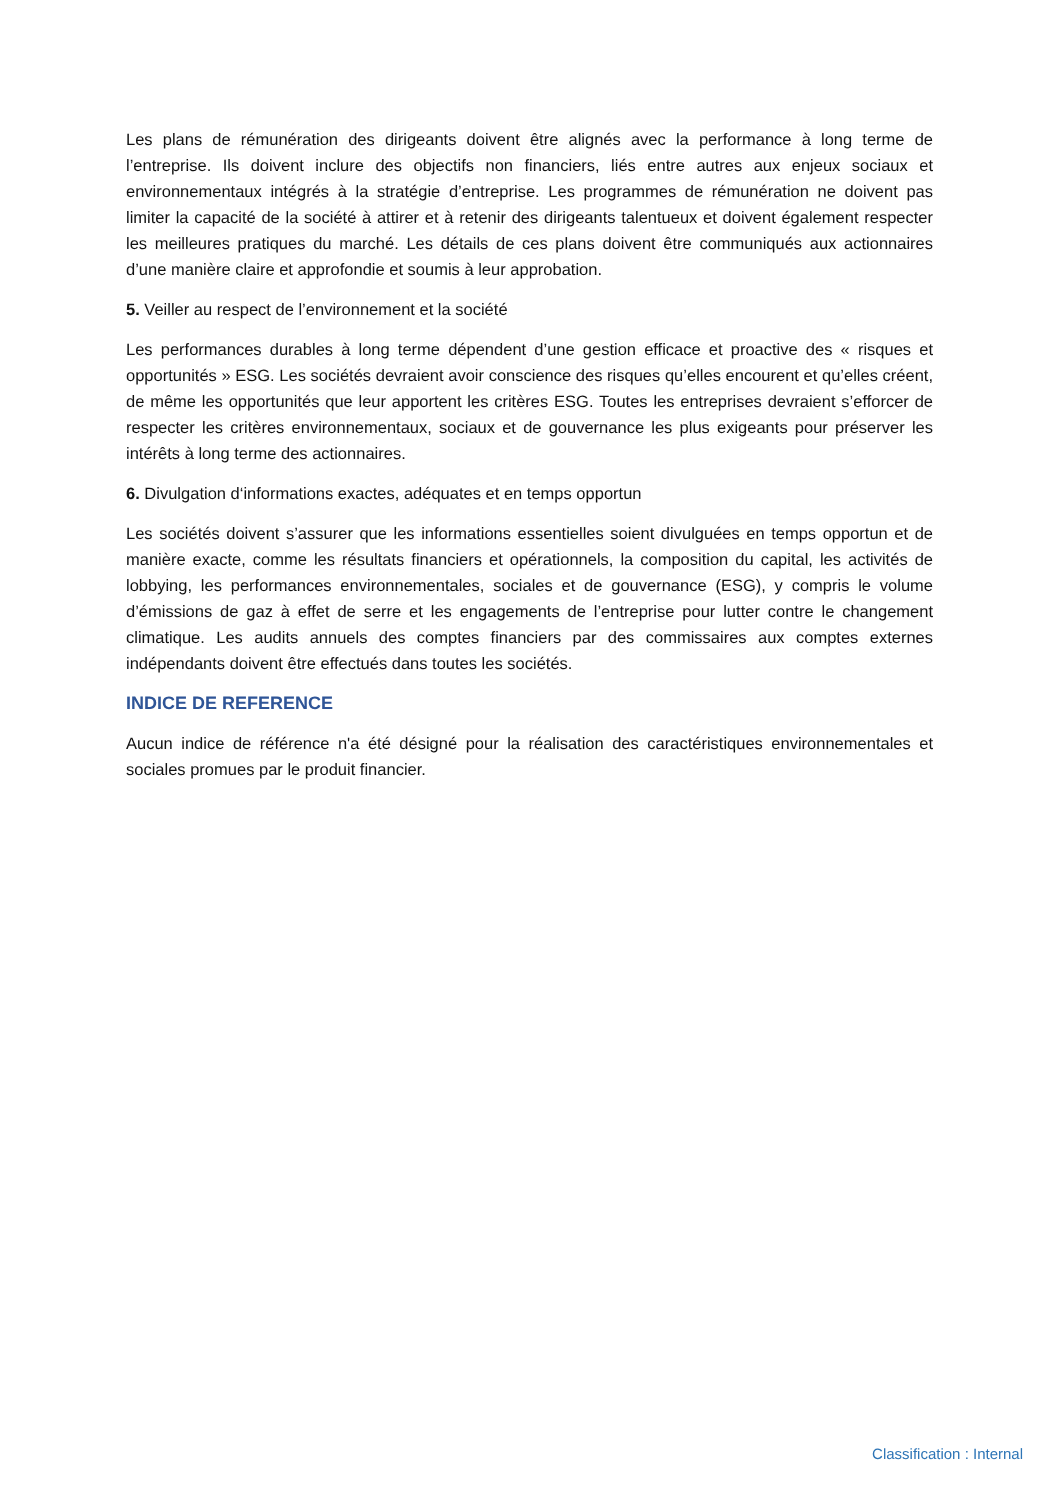Les plans de rémunération des dirigeants doivent être alignés avec la performance à long terme de l’entreprise. Ils doivent inclure des objectifs non financiers, liés entre autres aux enjeux sociaux et environnementaux intégrés à la stratégie d’entreprise. Les programmes de rémunération ne doivent pas limiter la capacité de la société à attirer et à retenir des dirigeants talentueux et doivent également respecter les meilleures pratiques du marché. Les détails de ces plans doivent être communiqués aux actionnaires d’une manière claire et approfondie et soumis à leur approbation.
5. Veiller au respect de l’environnement et la société
Les performances durables à long terme dépendent d’une gestion efficace et proactive des « risques et opportunités » ESG. Les sociétés devraient avoir conscience des risques qu’elles encourent et qu’elles créent, de même les opportunités que leur apportent les critères ESG. Toutes les entreprises devraient s’efforcer de respecter les critères environnementaux, sociaux et de gouvernance les plus exigeants pour préserver les intérêts à long terme des actionnaires.
6. Divulgation d‘informations exactes, adéquates et en temps opportun
Les sociétés doivent s’assurer que les informations essentielles soient divulguées en temps opportun et de manière exacte, comme les résultats financiers et opérationnels, la composition du capital, les activités de lobbying, les performances environnementales, sociales et de gouvernance (ESG), y compris le volume d’émissions de gaz à effet de serre et les engagements de l’entreprise pour lutter contre le changement climatique. Les audits annuels des comptes financiers par des commissaires aux comptes externes indépendants doivent être effectués dans toutes les sociétés.
INDICE DE REFERENCE
Aucun indice de référence n'a été désigné pour la réalisation des caractéristiques environnementales et sociales promues par le produit financier.
Classification : Internal